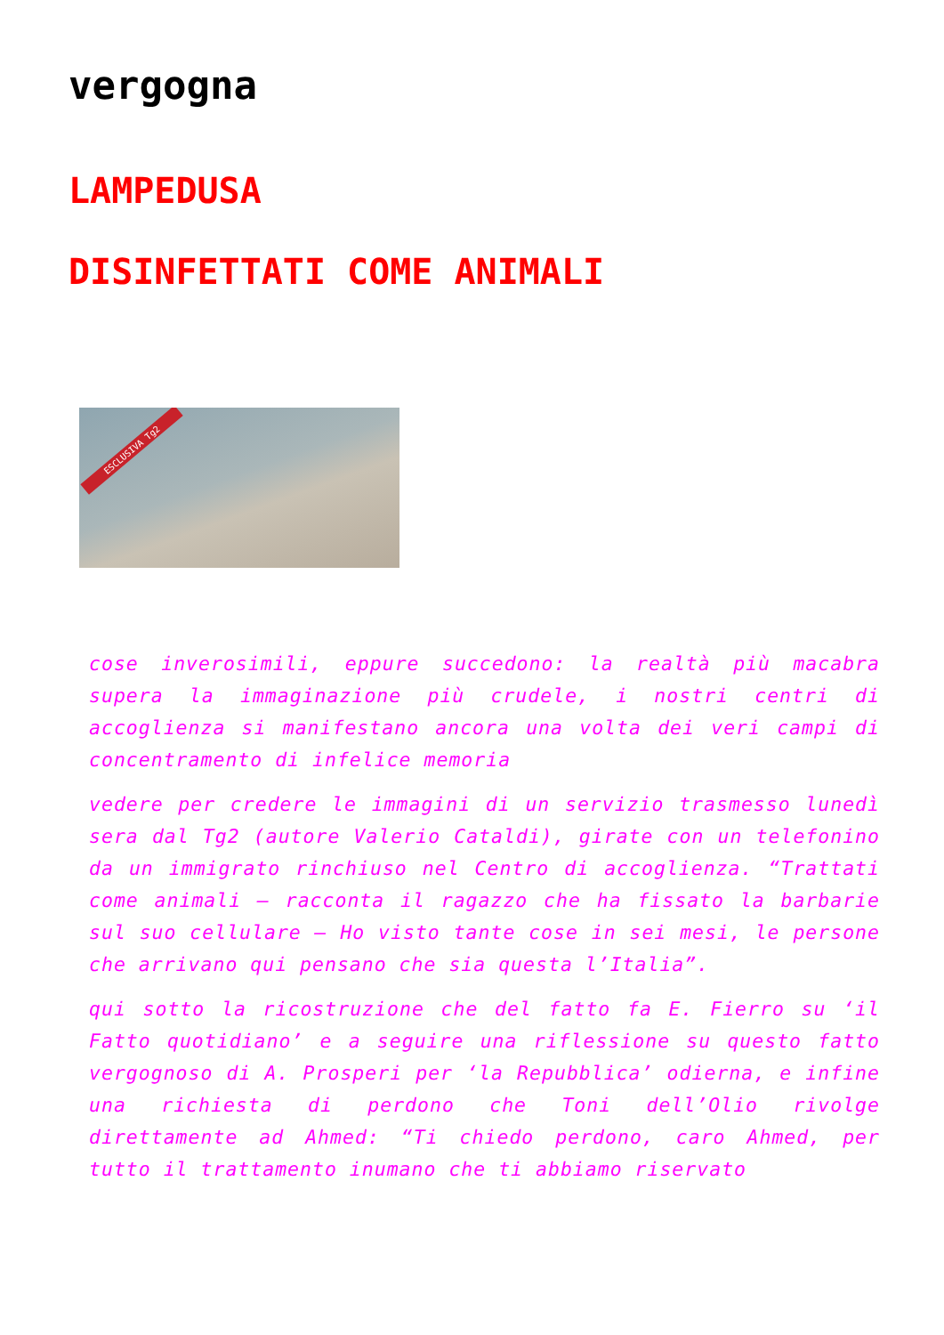vergogna
LAMPEDUSA
DISINFETTATI COME ANIMALI
ESCLUSIVA Tg2
cose inverosimili, eppure succedono: la realtà più macabra supera la immaginazione più crudele, i nostri centri di accoglienza si manifestano ancora una volta dei veri campi di concentramento di infelice memoria
vedere per credere le immagini di un servizio trasmesso lunedì sera dal Tg2 (autore Valerio Cataldi), girate con un telefonino da un immigrato rinchiuso nel Centro di accoglienza. “Trattati come animali – racconta il ragazzo che ha fissato la barbarie sul suo cellulare – Ho visto tante cose in sei mesi, le persone che arrivano qui pensano che sia questa l’Italia”.
qui sotto la ricostruzione che del fatto fa E. Fierro su ‘il Fatto quotidiano’ e a seguire una riflessione su questo fatto vergognoso di A. Prosperi per ‘la Repubblica’ odierna, e infine una richiesta di perdono che Toni dell’Olio rivolge direttamente ad Ahmed: “Ti chiedo perdono, caro Ahmed, per tutto il trattamento inumano che ti abbiamo riservato